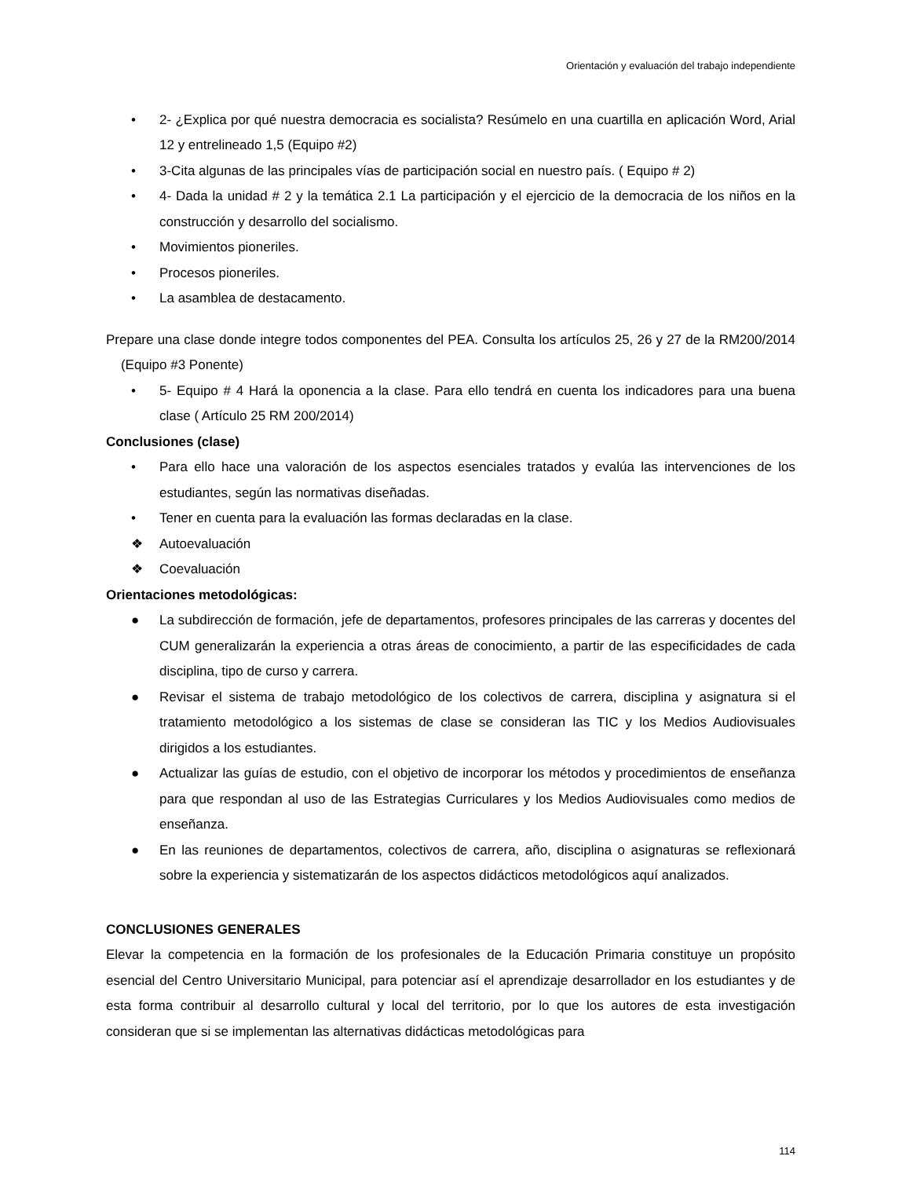Orientación y evaluación del trabajo independiente
• 2- ¿Explica por qué nuestra democracia es socialista? Resúmelo en una cuartilla en aplicación Word, Arial 12 y entrelineado 1,5 (Equipo #2)
• 3-Cita algunas de las principales vías de participación social en nuestro país. ( Equipo # 2)
• 4- Dada la unidad # 2 y la temática 2.1 La participación y el ejercicio de la democracia de los niños en la construcción y desarrollo del socialismo.
• Movimientos pioneriles.
• Procesos pioneriles.
• La asamblea de destacamento.
Prepare una clase donde integre todos componentes del PEA. Consulta los artículos 25, 26 y 27 de la RM200/2014 (Equipo #3 Ponente)
• 5- Equipo # 4 Hará la oponencia a la clase. Para ello tendrá en cuenta los indicadores para una buena clase ( Artículo 25 RM 200/2014)
Conclusiones (clase)
• Para ello hace una valoración de los aspectos esenciales tratados y evalúa las intervenciones de los estudiantes, según las normativas diseñadas.
• Tener en cuenta para la evaluación las formas declaradas en la clase.
❖ Autoevaluación
❖ Coevaluación
Orientaciones metodológicas:
● La subdirección de formación, jefe de departamentos, profesores principales de las carreras y docentes del CUM generalizarán la experiencia a otras áreas de conocimiento, a partir de las especificidades de cada disciplina, tipo de curso y carrera.
● Revisar el sistema de trabajo metodológico de los colectivos de carrera, disciplina y asignatura si el tratamiento metodológico a los sistemas de clase se consideran las TIC y los Medios Audiovisuales dirigidos a los estudiantes.
● Actualizar las guías de estudio, con el objetivo de incorporar los métodos y procedimientos de enseñanza para que respondan al uso de las Estrategias Curriculares y los Medios Audiovisuales como medios de enseñanza.
● En las reuniones de departamentos, colectivos de carrera, año, disciplina o asignaturas se reflexionará sobre la experiencia y sistematizarán de los aspectos didácticos metodológicos aquí analizados.
CONCLUSIONES GENERALES
Elevar la competencia en la formación de los profesionales de la Educación Primaria constituye un propósito esencial del Centro Universitario Municipal, para potenciar así el aprendizaje desarrollador en los estudiantes y de esta forma contribuir al desarrollo cultural y local del territorio, por lo que los autores de esta investigación consideran que si se implementan las alternativas didácticas metodológicas para
114